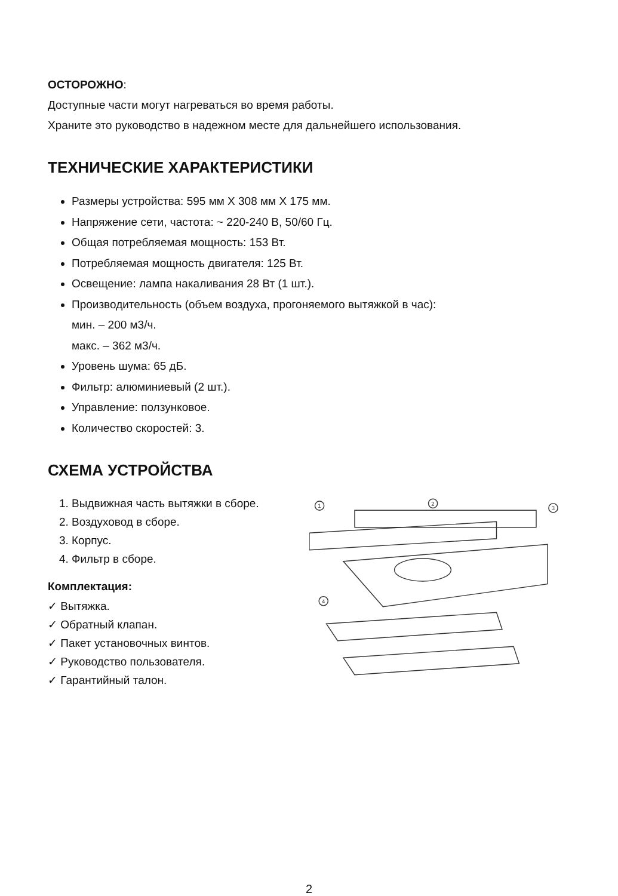ОСТОРОЖНО:
Доступные части могут нагреваться во время работы.
Храните это руководство в надежном месте для дальнейшего использования.
ТЕХНИЧЕСКИЕ ХАРАКТЕРИСТИКИ
Размеры устройства: 595 мм X 308 мм X 175 мм.
Напряжение сети, частота: ~ 220-240 В, 50/60 Гц.
Общая потребляемая мощность: 153 Вт.
Потребляемая мощность двигателя: 125 Вт.
Освещение: лампа накаливания 28 Вт (1 шт.).
Производительность (объем воздуха, прогоняемого вытяжкой в час):
мин. – 200 м3/ч.
макс. – 362 м3/ч.
Уровень шума: 65 дБ.
Фильтр: алюминиевый (2 шт.).
Управление: ползунковое.
Количество скоростей: 3.
СХЕМА УСТРОЙСТВА
1. Выдвижная часть вытяжки в сборе.
2. Воздуховод в сборе.
3. Корпус.
4. Фильтр в сборе.
Комплектация:
✓ Вытяжка.
✓ Обратный клапан.
✓ Пакет установочных винтов.
✓ Руководство пользователя.
✓ Гарантийный талон.
1
2
3
4
2